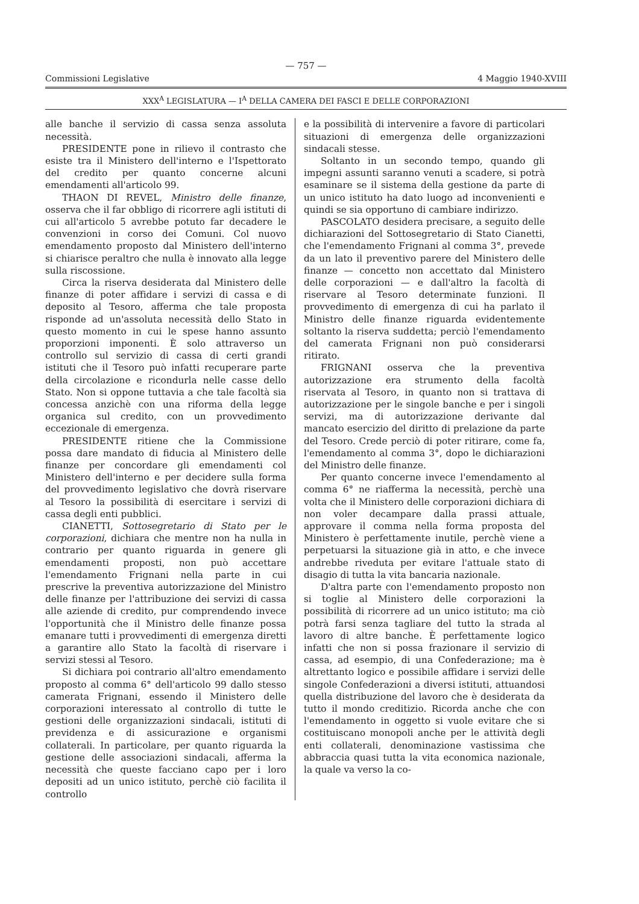— 757 —
Commissioni Legislative 4 Maggio 1940-XVIII
XXX<sup>A</sup> LEGISLATURA — I<sup>A</sup> DELLA CAMERA DEI FASCI E DELLE CORPORAZIONI
alle banche il servizio di cassa senza assoluta necessità.
PRESIDENTE pone in rilievo il contrasto che esiste tra il Ministero dell'interno e l'Ispettorato del credito per quanto concerne alcuni emendamenti all'articolo 99.
THAON DI REVEL, Ministro delle finanze, osserva che il far obbligo di ricorrere agli istituti di cui all'articolo 5 avrebbe potuto far decadere le convenzioni in corso dei Comuni. Col nuovo emendamento proposto dal Ministero dell'interno si chiarisce peraltro che nulla è innovato alla legge sulla riscossione.
Circa la riserva desiderata dal Ministero delle finanze di poter affidare i servizi di cassa e di deposito al Tesoro, afferma che tale proposta risponde ad un'assoluta necessità dello Stato in questo momento in cui le spese hanno assunto proporzioni imponenti. È solo attraverso un controllo sul servizio di cassa di certi grandi istituti che il Tesoro può infatti recuperare parte della circolazione e ricondurla nelle casse dello Stato. Non si oppone tuttavia a che tale facoltà sia concessa anzichè con una riforma della legge organica sul credito, con un provvedimento eccezionale di emergenza.
PRESIDENTE ritiene che la Commissione possa dare mandato di fiducia al Ministero delle finanze per concordare gli emendamenti col Ministero dell'interno e per decidere sulla forma del provvedimento legislativo che dovrà riservare al Tesoro la possibilità di esercitare i servizi di cassa degli enti pubblici.
CIANETTI, Sottosegretario di Stato per le corporazioni, dichiara che mentre non ha nulla in contrario per quanto riguarda in genere gli emendamenti proposti, non può accettare l'emendamento Frignani nella parte in cui prescrive la preventiva autorizzazione del Ministro delle finanze per l'attribuzione dei servizi di cassa alle aziende di credito, pur comprendendo invece l'opportunità che il Ministro delle finanze possa emanare tutti i provvedimenti di emergenza diretti a garantire allo Stato la facoltà di riservare i servizi stessi al Tesoro.
Si dichiara poi contrario all'altro emendamento proposto al comma 6° dell'articolo 99 dallo stesso camerata Frignani, essendo il Ministero delle corporazioni interessato al controllo di tutte le gestioni delle organizzazioni sindacali, istituti di previdenza e di assicurazione e organismi collaterali. In particolare, per quanto riguarda la gestione delle associazioni sindacali, afferma la necessità che queste facciano capo per i loro depositi ad un unico istituto, perchè ciò facilita il controllo
e la possibilità di intervenire a favore di particolari situazioni di emergenza delle organizzazioni sindacali stesse.
Soltanto in un secondo tempo, quando gli impegni assunti saranno venuti a scadere, si potrà esaminare se il sistema della gestione da parte di un unico istituto ha dato luogo ad inconvenienti e quindi se sia opportuno di cambiare indirizzo.
PASCOLATO desidera precisare, a seguito delle dichiarazioni del Sottosegretario di Stato Cianetti, che l'emendamento Frignani al comma 3°, prevede da un lato il preventivo parere del Ministero delle finanze — concetto non accettato dal Ministero delle corporazioni — e dall'altro la facoltà di riservare al Tesoro determinate funzioni. Il provvedimento di emergenza di cui ha parlato il Ministro delle finanze riguarda evidentemente soltanto la riserva suddetta; perciò l'emendamento del camerata Frignani non può considerarsi ritirato.
FRIGNANI osserva che la preventiva autorizzazione era strumento della facoltà riservata al Tesoro, in quanto non si trattava di autorizzazione per le singole banche e per i singoli servizi, ma di autorizzazione derivante dal mancato esercizio del diritto di prelazione da parte del Tesoro. Crede perciò di poter ritirare, come fa, l'emendamento al comma 3°, dopo le dichiarazioni del Ministro delle finanze.
Per quanto concerne invece l'emendamento al comma 6° ne riafferma la necessità, perchè una volta che il Ministero delle corporazioni dichiara di non voler decampare dalla prassi attuale, approvare il comma nella forma proposta del Ministero è perfettamente inutile, perchè viene a perpetuarsi la situazione già in atto, e che invece andrebbe riveduta per evitare l'attuale stato di disagio di tutta la vita bancaria nazionale.
D'altra parte con l'emendamento proposto non si toglie al Ministero delle corporazioni la possibilità di ricorrere ad un unico istituto; ma ciò potrà farsi senza tagliare del tutto la strada al lavoro di altre banche. È perfettamente logico infatti che non si possa frazionare il servizio di cassa, ad esempio, di una Confederazione; ma è altrettanto logico e possibile affidare i servizi delle singole Confederazioni a diversi istituti, attuandosi quella distribuzione del lavoro che è desiderata da tutto il mondo creditizio. Ricorda anche che con l'emendamento in oggetto si vuole evitare che si costituiscano monopoli anche per le attività degli enti collaterali, denominazione vastissima che abbraccia quasi tutta la vita economica nazionale, la quale va verso la co-